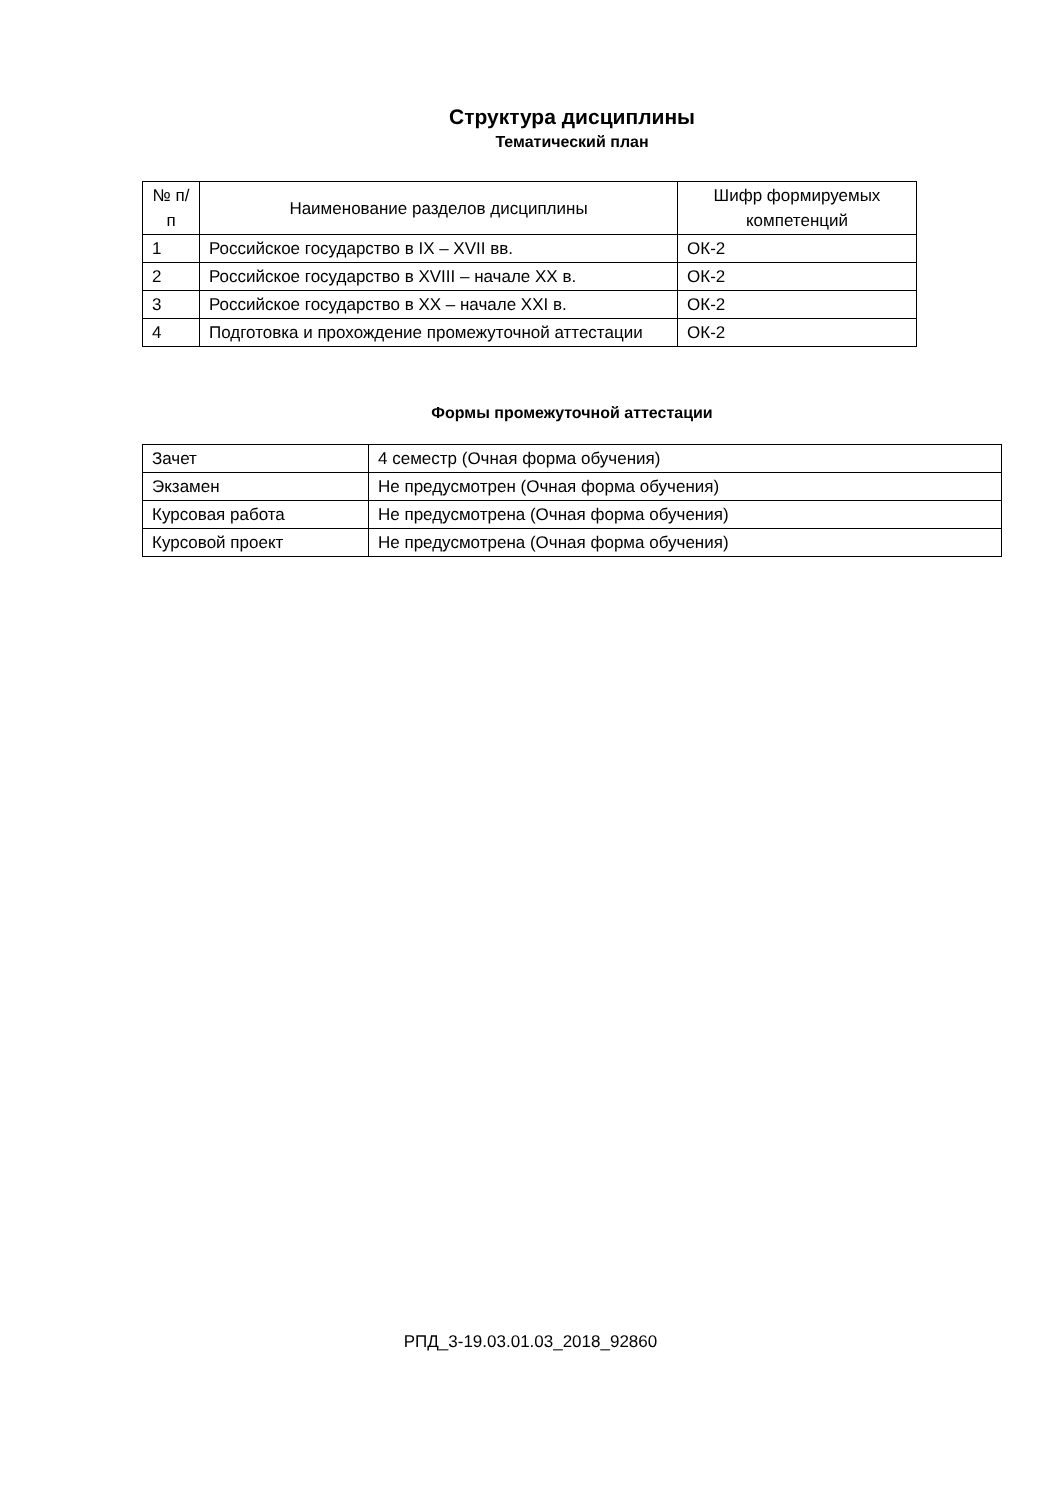Структура дисциплины
Тематический план
| № п/п | Наименование разделов дисциплины | Шифр формируемых компетенций |
| --- | --- | --- |
| 1 | Российское государство в IX – XVII вв. | ОК-2 |
| 2 | Российское государство в XVIII – начале XX в. | ОК-2 |
| 3 | Российское государство в XX – начале XXI в. | ОК-2 |
| 4 | Подготовка и прохождение промежуточной аттестации | ОК-2 |
Формы промежуточной аттестации
| Зачет | 4 семестр (Очная форма обучения) |
| Экзамен | Не предусмотрен (Очная форма обучения) |
| Курсовая работа | Не предусмотрена (Очная форма обучения) |
| Курсовой проект | Не предусмотрена (Очная форма обучения) |
РПД_3-19.03.01.03_2018_92860